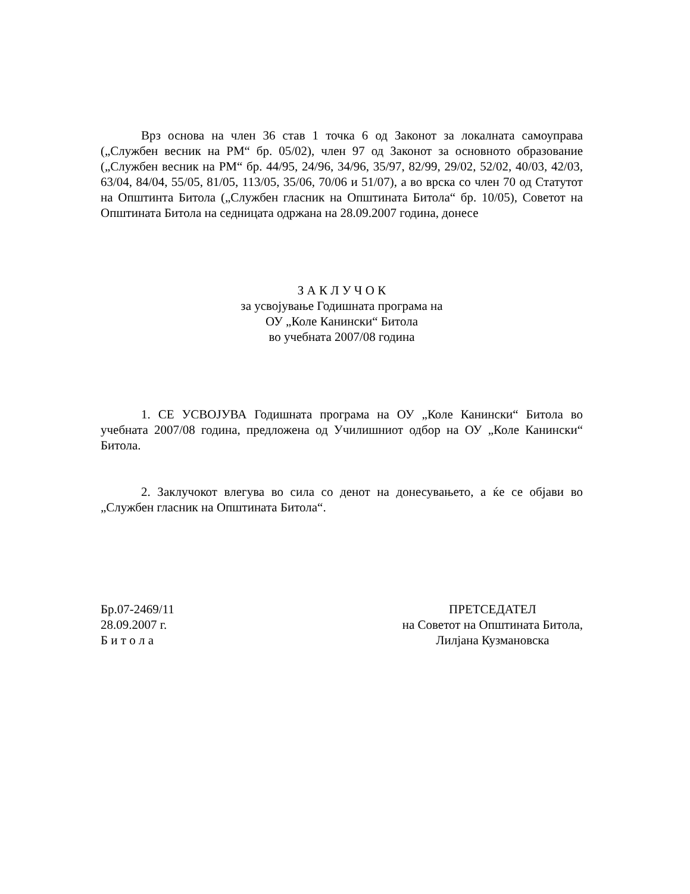Врз основа на член 36 став 1 точка 6 од Законот за локалната самоуправа („Службен весник на РМ“ бр. 05/02), член 97 од Законот за основното образование („Службен весник на РМ“ бр. 44/95, 24/96, 34/96, 35/97, 82/99, 29/02, 52/02, 40/03, 42/03, 63/04, 84/04, 55/05, 81/05, 113/05, 35/06, 70/06 и 51/07), а во врска со член 70 од Статутот на Општинта Битола („Службен гласник на Општината Битола“ бр. 10/05), Советот на Општината Битола на седницата одржана на 28.09.2007 година, донесе
З А К Л У Ч О К
за усвојување Годишната програма на
ОУ „Коле Канински“ Битола
во учебната 2007/08 година
1. СЕ УСВОЈУВА Годишната програма на ОУ „Коле Канински“ Битола во учебната 2007/08 година, предложена од Училишниот одбор на ОУ „Коле Канински“ Битола.
2. Заклучокот влегува во сила со денот на донесувањето, а ќе се објави во „Службен гласник на Општината Битола“.
Бр.07-2469/11
28.09.2007 г.
Б и т о л а
ПРЕТСЕДАТЕЛ
на Советот на Општината Битола,
Лилјана Кузмановска